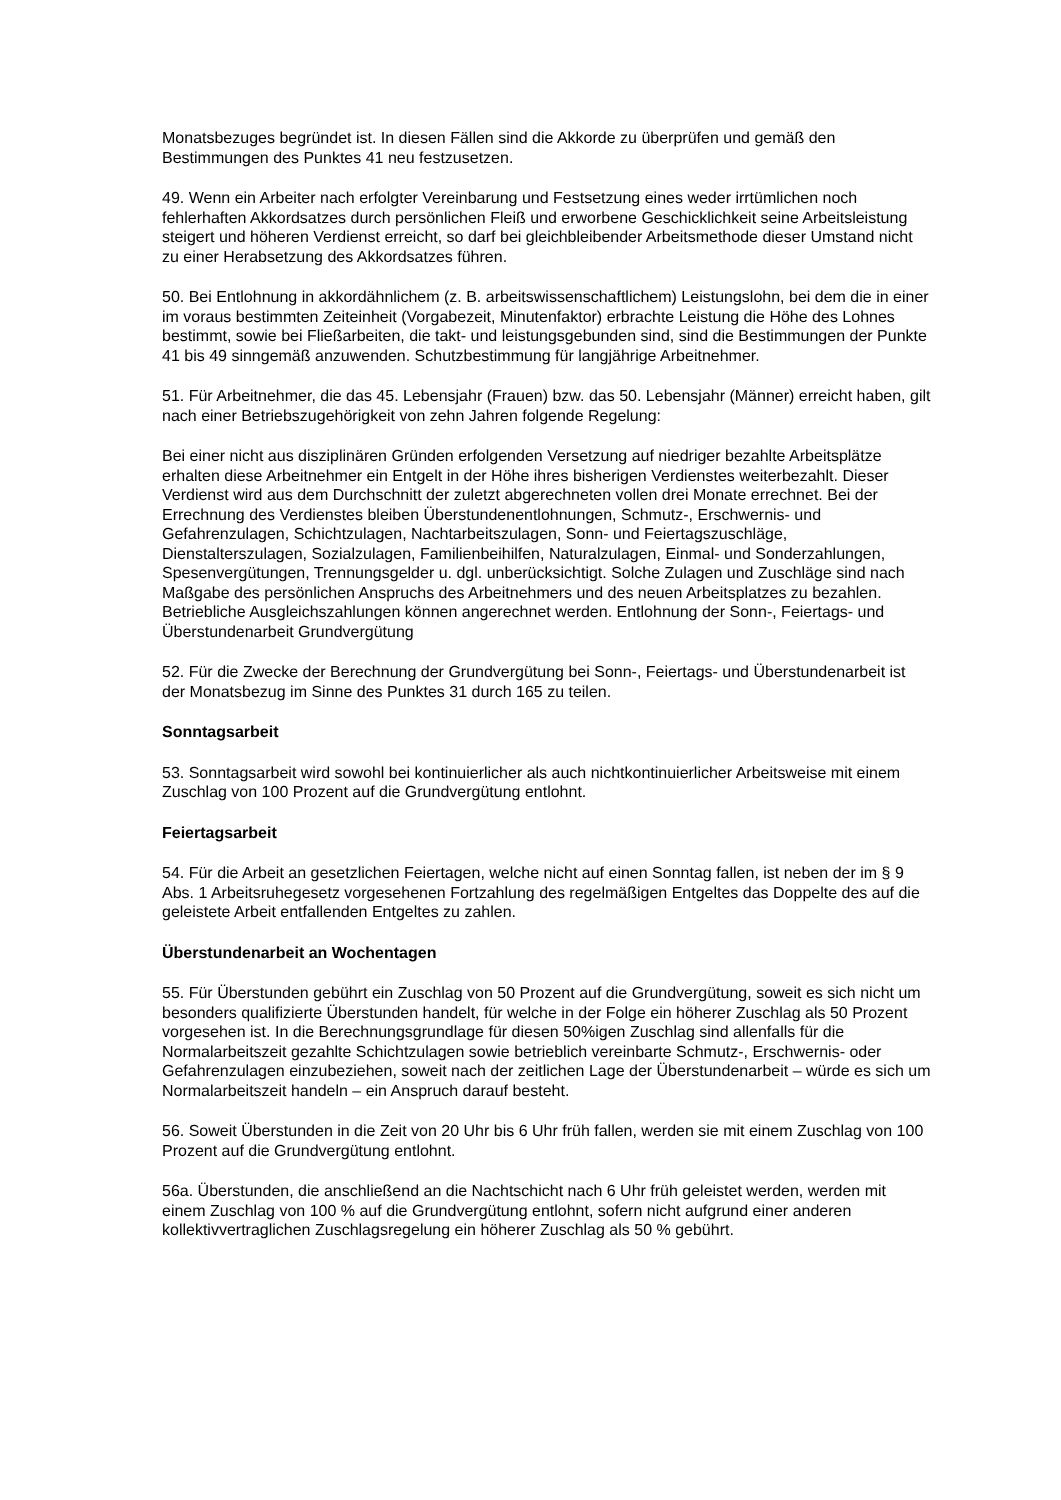Monatsbezuges begründet ist. In diesen Fällen sind die Akkorde zu überprüfen und gemäß den Bestimmungen des Punktes 41 neu festzusetzen.
49. Wenn ein Arbeiter nach erfolgter Vereinbarung und Festsetzung eines weder irrtümlichen noch fehlerhaften Akkordsatzes durch persönlichen Fleiß und erworbene Geschicklichkeit seine Arbeitsleistung steigert und höheren Verdienst erreicht, so darf bei gleichbleibender Arbeitsmethode dieser Umstand nicht zu einer Herabsetzung des Akkordsatzes führen.
50. Bei Entlohnung in akkordähnlichem (z. B. arbeitswissenschaftlichem) Leistungslohn, bei dem die in einer im voraus bestimmten Zeiteinheit (Vorgabezeit, Minutenfaktor) erbrachte Leistung die Höhe des Lohnes bestimmt, sowie bei Fließarbeiten, die takt- und leistungsgebunden sind, sind die Bestimmungen der Punkte 41 bis 49 sinngemäß anzuwenden. Schutzbestimmung für langjährige Arbeitnehmer.
51. Für Arbeitnehmer, die das 45. Lebensjahr (Frauen) bzw. das 50. Lebensjahr (Männer) erreicht haben, gilt nach einer Betriebszugehörigkeit von zehn Jahren folgende Regelung:
Bei einer nicht aus disziplinären Gründen erfolgenden Versetzung auf niedriger bezahlte Arbeitsplätze erhalten diese Arbeitnehmer ein Entgelt in der Höhe ihres bisherigen Verdienstes weiterbezahlt. Dieser Verdienst wird aus dem Durchschnitt der zuletzt abgerechneten vollen drei Monate errechnet. Bei der Errechnung des Verdienstes bleiben Überstundenentlohnungen, Schmutz-, Erschwernis- und Gefahrenzulagen, Schichtzulagen, Nachtarbeitszulagen, Sonn- und Feiertagszuschläge, Dienstalterszulagen, Sozialzulagen, Familienbeihilfen, Naturalzulagen, Einmal- und Sonderzahlungen, Spesenvergütungen, Trennungsgelder u. dgl. unberücksichtigt. Solche Zulagen und Zuschläge sind nach Maßgabe des persönlichen Anspruchs des Arbeitnehmers und des neuen Arbeitsplatzes zu bezahlen. Betriebliche Ausgleichszahlungen können angerechnet werden. Entlohnung der Sonn-, Feiertags- und Überstundenarbeit Grundvergütung
52. Für die Zwecke der Berechnung der Grundvergütung bei Sonn-, Feiertags- und Überstundenarbeit ist der Monatsbezug im Sinne des Punktes 31 durch 165 zu teilen.
Sonntagsarbeit
53. Sonntagsarbeit wird sowohl bei kontinuierlicher als auch nichtkontinuierlicher Arbeitsweise mit einem Zuschlag von 100 Prozent auf die Grundvergütung entlohnt.
Feiertagsarbeit
54. Für die Arbeit an gesetzlichen Feiertagen, welche nicht auf einen Sonntag fallen, ist neben der im § 9 Abs. 1 Arbeitsruhegesetz vorgesehenen Fortzahlung des regelmäßigen Entgeltes das Doppelte des auf die geleistete Arbeit entfallenden Entgeltes zu zahlen.
Überstundenarbeit an Wochentagen
55. Für Überstunden gebührt ein Zuschlag von 50 Prozent auf die Grundvergütung, soweit es sich nicht um besonders qualifizierte Überstunden handelt, für welche in der Folge ein höherer Zuschlag als 50 Prozent vorgesehen ist. In die Berechnungsgrundlage für diesen 50%igen Zuschlag sind allenfalls für die Normalarbeitszeit gezahlte Schichtzulagen sowie betrieblich vereinbarte Schmutz-, Erschwernis- oder Gefahrenzulagen einzubeziehen, soweit nach der zeitlichen Lage der Überstundenarbeit – würde es sich um Normalarbeitszeit handeln – ein Anspruch darauf besteht.
56. Soweit Überstunden in die Zeit von 20 Uhr bis 6 Uhr früh fallen, werden sie mit einem Zuschlag von 100 Prozent auf die Grundvergütung entlohnt.
56a. Überstunden, die anschließend an die Nachtschicht nach 6 Uhr früh geleistet werden, werden mit einem Zuschlag von 100 % auf die Grundvergütung entlohnt, sofern nicht aufgrund einer anderen kollektivvertraglichen Zuschlagsregelung ein höherer Zuschlag als 50 % gebührt.